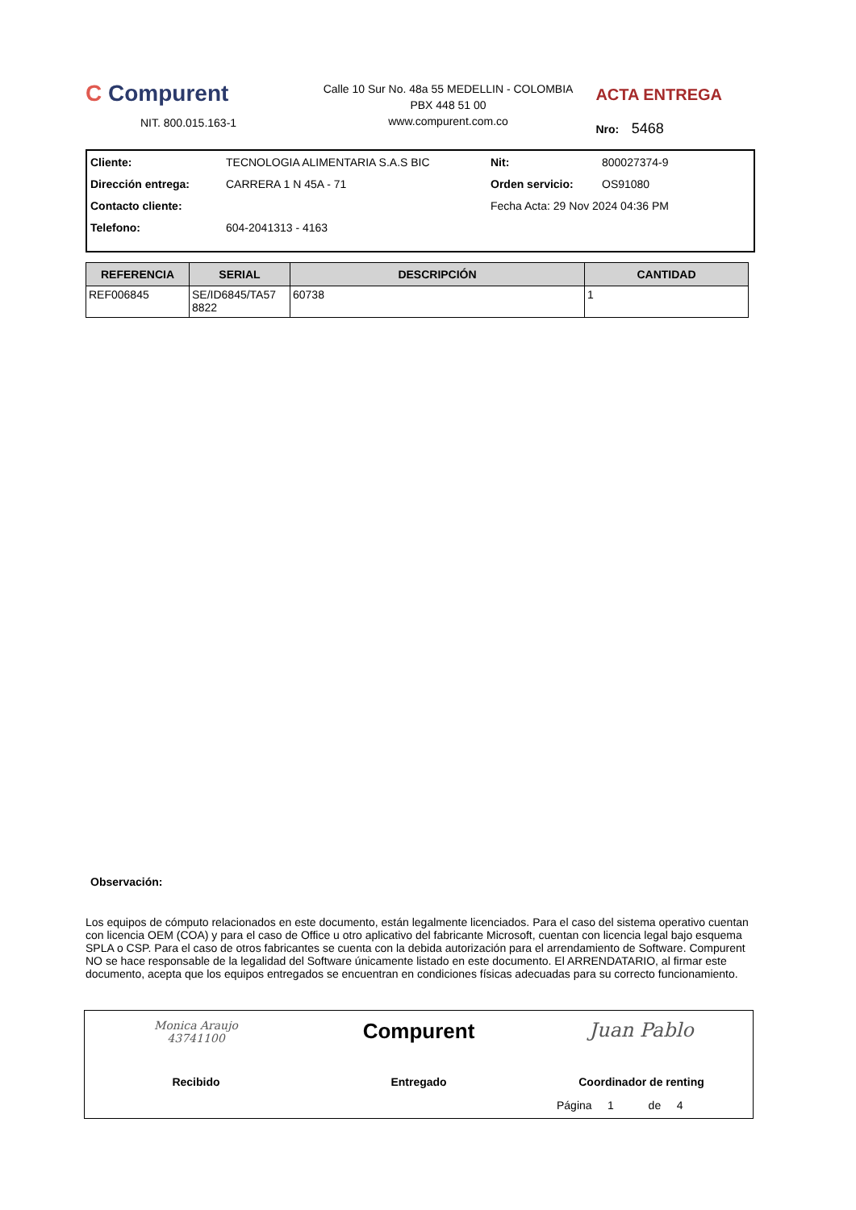C Compurent
NIT. 800.015.163-1
Calle 10 Sur No. 48a 55 MEDELLIN - COLOMBIA
PBX 448 51 00
www.compurent.com.co
ACTA ENTREGA
Nro: 5468
| Cliente: | TECNOLOGIA ALIMENTARIA S.A.S BIC | Nit: | 800027374-9 |
| Dirección entrega: | CARRERA 1 N 45A - 71 | Orden servicio: | OS91080 |
| Contacto cliente: | | Fecha Acta: 29 Nov 2024 04:36 PM | |
| Telefono: | 604-2041313 - 4163 | | |
| REFERENCIA | SERIAL | DESCRIPCIÓN | CANTIDAD |
| --- | --- | --- | --- |
| REF006845 | SE/ID6845/TA57 8822 | 60738 | 1 |
Observación:
Los equipos de cómputo relacionados en este documento, están legalmente licenciados. Para el caso del sistema operativo cuentan con licencia OEM (COA) y para el caso de Office u otro aplicativo del fabricante Microsoft, cuentan con licencia legal bajo esquema SPLA o CSP. Para el caso de otros fabricantes se cuenta con la debida autorización para el arrendamiento de Software. Compurent NO se hace responsable de la legalidad del Software únicamente listado en este documento. El ARRENDATARIO, al firmar este documento, acepta que los equipos entregados se encuentran en condiciones físicas adecuadas para su correcto funcionamiento.
Monica Araujo
43741100
Recibido
Compurent
Entregado
Juan Pablo
Coordinador de renting
Página 1 de 4